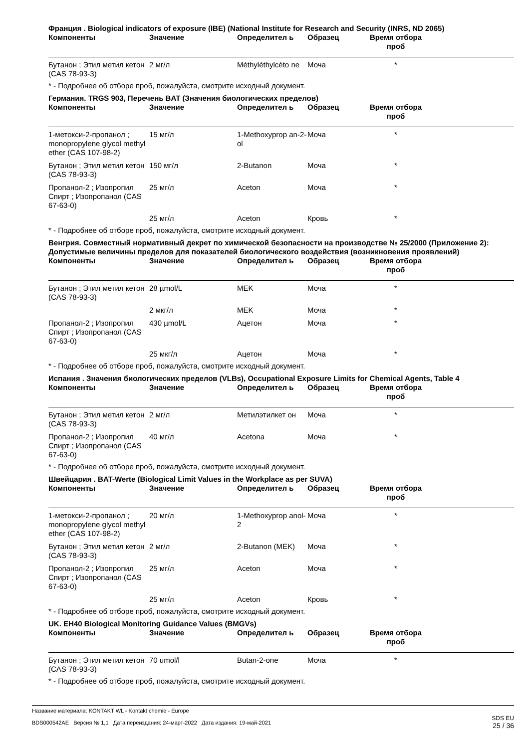Франция . Biological indicators of exposure (IBE) (National Institute for Research and Security (INRS, ND 2065)
| Компоненты | Значение | Определител ь | Образец | Время отбора проб | |
| --- | --- | --- | --- | --- | --- |
| Бутанон ; Этил метил кетон (CAS 78-93-3) | 2 мг/л | Méthyléthylcéto ne | Моча | * | |
* - Подробнее об отборе проб, пожалуйста, смотрите исходный документ.
Германия. TRGS 903, Перечень BAT (Значения биологических пределов)
| Компоненты | Значение | Определител ь | Образец | Время отбора проб | |
| --- | --- | --- | --- | --- | --- |
| 1-метокси-2-пропанол ; monopropylene glycol methyl ether (CAS 107-98-2) | 15 мг/л | 1-Methoxyprop an-2-ol | Моча | * | |
| Бутанон ; Этил метил кетон (CAS 78-93-3) | 150 мг/л | 2-Butanon | Моча | * | |
| Пропанол-2 ; Изопропил Спирт ; Изопропанол (CAS 67-63-0) | 25 мг/л | Aceton | Моча | * | |
| | 25 мг/л | Aceton | Кровь | * | |
* - Подробнее об отборе проб, пожалуйста, смотрите исходный документ.
Венгрия. Совместный нормативный декрет по химической безопасности на производстве № 25/2000 (Приложение 2): Допустимые величины пределов для показателей биологического воздействия (возникновения проявлений)
| Компоненты | Значение | Определител ь | Образец | Время отбора проб | |
| --- | --- | --- | --- | --- | --- |
| Бутанон ; Этил метил кетон (CAS 78-93-3) | 28 µmol/L | MEK | Моча | * | |
| | 2 мкг/л | MEK | Моча | * | |
| Пропанол-2 ; Изопропил Спирт ; Изопропанол (CAS 67-63-0) | 430 µmol/L | Ацетон | Моча | * | |
| | 25 мкг/л | Ацетон | Моча | * | |
* - Подробнее об отборе проб, пожалуйста, смотрите исходный документ.
Испания . Значения биологических пределов (VLBs), Occupational Exposure Limits for Chemical Agents, Table 4
| Компоненты | Значение | Определител ь | Образец | Время отбора проб | |
| --- | --- | --- | --- | --- | --- |
| Бутанон ; Этил метил кетон (CAS 78-93-3) | 2 мг/л | Метилэтилкет он | Моча | * | |
| Пропанол-2 ; Изопропил Спирт ; Изопропанол (CAS 67-63-0) | 40 мг/л | Acetona | Моча | * | |
* - Подробнее об отборе проб, пожалуйста, смотрите исходный документ.
Швейцария . BAT-Werte (Biological Limit Values in the Workplace as per SUVA)
| Компоненты | Значение | Определител ь | Образец | Время отбора проб | |
| --- | --- | --- | --- | --- | --- |
| 1-метокси-2-пропанол ; monopropylene glycol methyl ether (CAS 107-98-2) | 20 мг/л | 1-Methoxyprop anol-2 | Моча | * | |
| Бутанон ; Этил метил кетон (CAS 78-93-3) | 2 мг/л | 2-Butanon (MEK) | Моча | * | |
| Пропанол-2 ; Изопропил Спирт ; Изопропанол (CAS 67-63-0) | 25 мг/л | Aceton | Моча | * | |
| | 25 мг/л | Aceton | Кровь | * | |
* - Подробнее об отборе проб, пожалуйста, смотрите исходный документ.
UK. EH40 Biological Monitoring Guidance Values (BMGVs)
| Компоненты | Значение | Определител ь | Образец | Время отбора проб | |
| --- | --- | --- | --- | --- | --- |
| Бутанон ; Этил метил кетон (CAS 78-93-3) | 70 umol/l | Butan-2-one | Моча | * | |
* - Подробнее об отборе проб, пожалуйста, смотрите исходный документ.
Название материала: KONTAKT WL - Kontakt chemie - Europe
BDS000542AE Версия № 1,1 Дата переиздания: 24-март-2022 Дата издания: 19-май-2021
SDS EU
25 / 36